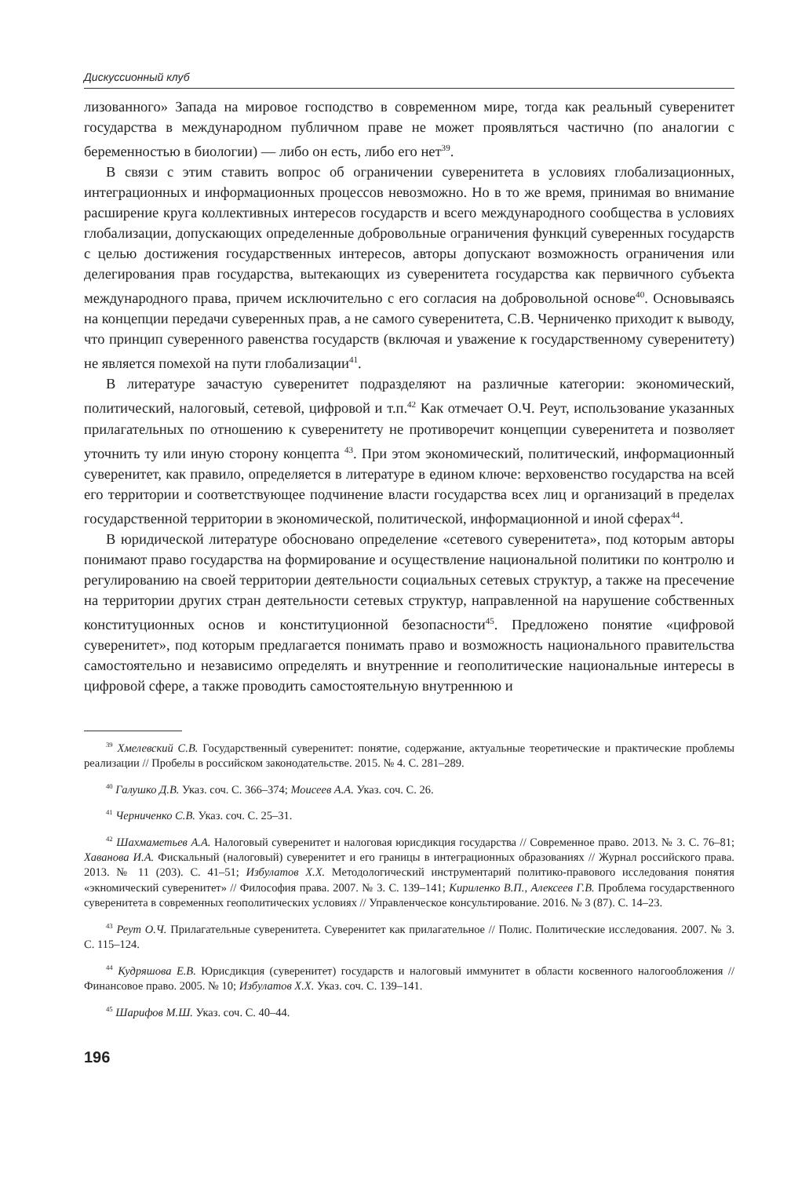Дискуссионный клуб
лизованного» Запада на мировое господство в современном мире, тогда как реальный суверенитет государства в международном публичном праве не может проявляться частично (по аналогии с беременностью в биологии) — либо он есть, либо его нет<sup>39</sup>.
В связи с этим ставить вопрос об ограничении суверенитета в условиях глобализационных, интеграционных и информационных процессов невозможно. Но в то же время, принимая во внимание расширение круга коллективных интересов государств и всего международного сообщества в условиях глобализации, допускающих определенные добровольные ограничения функций суверенных государств с целью достижения государственных интересов, авторы допускают возможность ограничения или делегирования прав государства, вытекающих из суверенитета государства как первичного субъекта международного права, причем исключительно с его согласия на добровольной основе<sup>40</sup>. Основываясь на концепции передачи суверенных прав, а не самого суверенитета, С.В. Черниченко приходит к выводу, что принцип суверенного равенства государств (включая и уважение к государственному суверенитету) не является помехой на пути глобализации<sup>41</sup>.
В литературе зачастую суверенитет подразделяют на различные категории: экономический, политический, налоговый, сетевой, цифровой и т.п.<sup>42</sup> Как отмечает О.Ч. Реут, использование указанных прилагательных по отношению к суверенитету не противоречит концепции суверенитета и позволяет уточнить ту или иную сторону концепта <sup>43</sup>. При этом экономический, политический, информационный суверенитет, как правило, определяется в литературе в едином ключе: верховенство государства на всей его территории и соответствующее подчинение власти государства всех лиц и организаций в пределах государственной территории в экономической, политической, информационной и иной сферах<sup>44</sup>.
В юридической литературе обосновано определение «сетевого суверенитета», под которым авторы понимают право государства на формирование и осуществление национальной политики по контролю и регулированию на своей территории деятельности социальных сетевых структур, а также на пресечение на территории других стран деятельности сетевых структур, направленной на нарушение собственных конституционных основ и конституционной безопасности<sup>45</sup>. Предложено понятие «цифровой суверенитет», под которым предлагается понимать право и возможность национального правительства самостоятельно и независимо определять и внутренние и геополитические национальные интересы в цифровой сфере, а также проводить самостоятельную внутреннюю и
<sup>39</sup> Хмелевский С.В. Государственный суверенитет: понятие, содержание, актуальные теоретические и практические проблемы реализации // Пробелы в российском законодательстве. 2015. № 4. С. 281–289.
<sup>40</sup> Галушко Д.В. Указ. соч. С. 366–374; Моисеев А.А. Указ. соч. С. 26.
<sup>41</sup> Черниченко С.В. Указ. соч. С. 25–31.
<sup>42</sup> Шахмаметьев А.А. Налоговый суверенитет и налоговая юрисдикция государства // Современное право. 2013. № 3. С. 76–81; Хаванова И.А. Фискальный (налоговый) суверенитет и его границы в интеграционных образованиях // Журнал российского права. 2013. № 11 (203). С. 41–51; Избулатов Х.Х. Методологический инструментарий политико-правового исследования понятия «экномический суверенитет» // Философия права. 2007. № 3. С. 139–141; Кириленко В.П., Алексеев Г.В. Проблема государственного суверенитета в современных геополитических условиях // Управленческое консультирование. 2016. № 3 (87). С. 14–23.
<sup>43</sup> Реут О.Ч. Прилагательные суверенитета. Суверенитет как прилагательное // Полис. Политические исследования. 2007. № 3. С. 115–124.
<sup>44</sup> Кудряшова Е.В. Юрисдикция (суверенитет) государств и налоговый иммунитет в области косвенного налогообложения // Финансовое право. 2005. № 10; Избулатов Х.Х. Указ. соч. С. 139–141.
<sup>45</sup> Шарифов М.Ш. Указ. соч. С. 40–44.
196